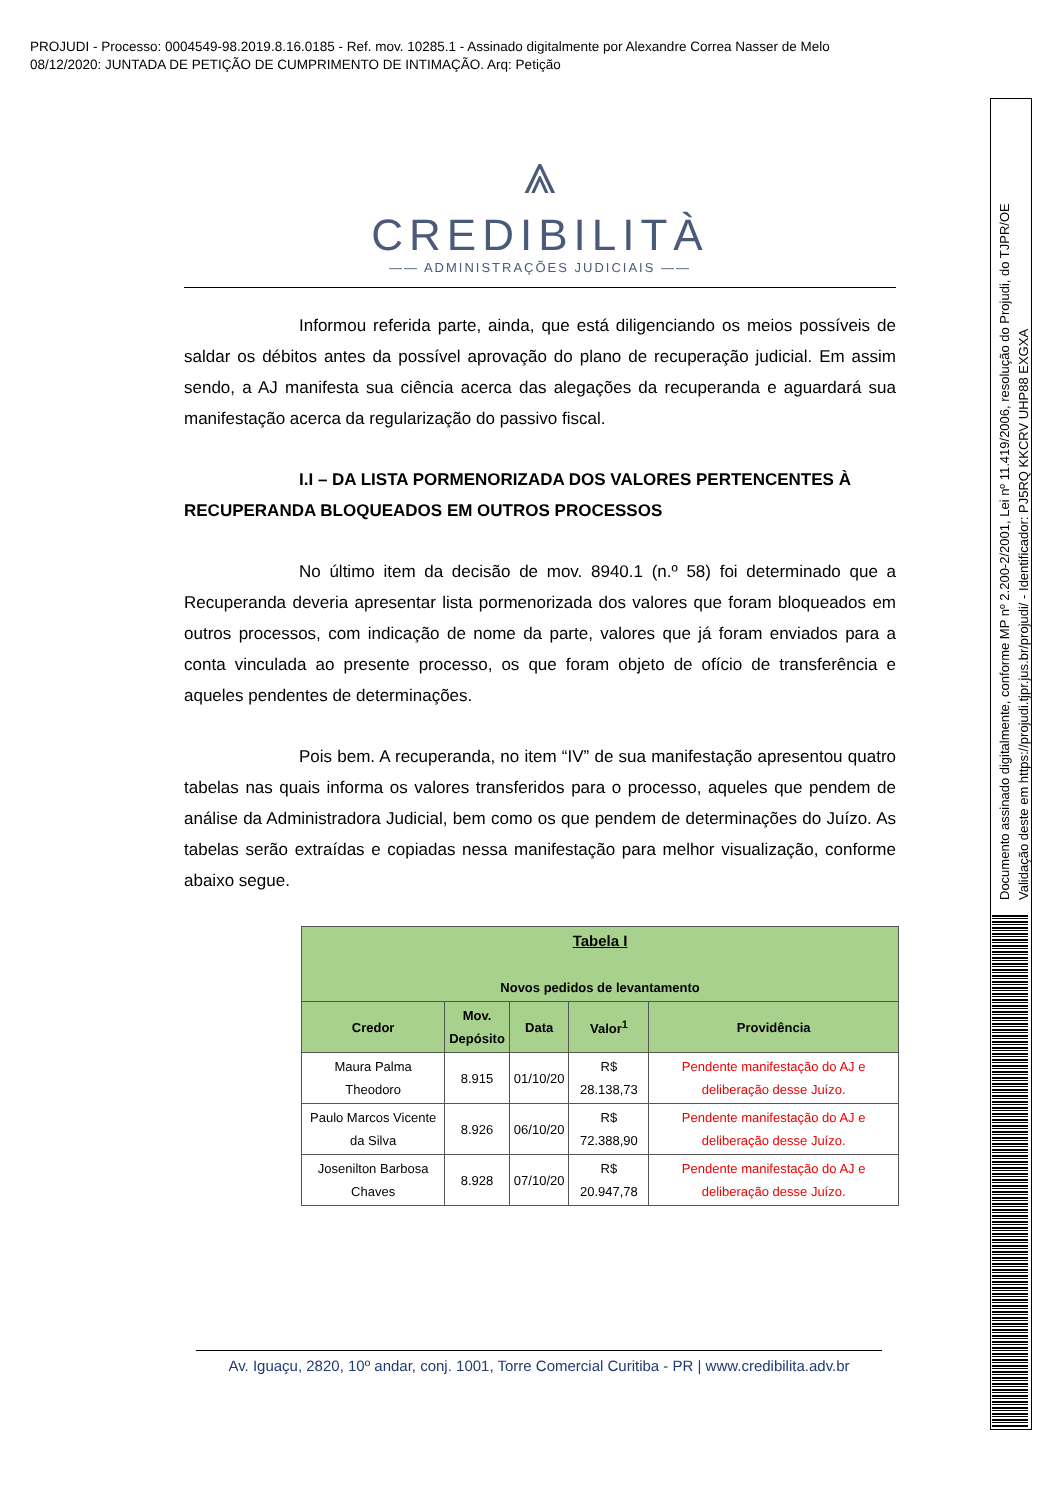PROJUDI - Processo: 0004549-98.2019.8.16.0185 - Ref. mov. 10285.1 - Assinado digitalmente por Alexandre Correa Nasser de Melo
08/12/2020: JUNTADA DE PETIÇÃO DE CUMPRIMENTO DE INTIMAÇÃO. Arq: Petição
Documento assinado digitalmente, conforme MP nº 2.200-2/2001, Lei nº 11.419/2006, resolução do Projudi, do TJPR/OE
Validação deste em https://projudi.tjpr.jus.br/projudi/ - Identificador: PJ5RQ KKCRV UHP88 EXGXA
⩓
CREDIBILITÀ
—— ADMINISTRAÇÕES JUDICIAIS ——
Informou referida parte, ainda, que está diligenciando os meios possíveis de saldar os débitos antes da possível aprovação do plano de recuperação judicial. Em assim sendo, a AJ manifesta sua ciência acerca das alegações da recuperanda e aguardará sua manifestação acerca da regularização do passivo fiscal.
I.I – DA LISTA PORMENORIZADA DOS VALORES PERTENCENTES À RECUPERANDA BLOQUEADOS EM OUTROS PROCESSOS
No último item da decisão de mov. 8940.1 (n.º 58) foi determinado que a Recuperanda deveria apresentar lista pormenorizada dos valores que foram bloqueados em outros processos, com indicação de nome da parte, valores que já foram enviados para a conta vinculada ao presente processo, os que foram objeto de ofício de transferência e aqueles pendentes de determinações.
Pois bem. A recuperanda, no item “IV” de sua manifestação apresentou quatro tabelas nas quais informa os valores transferidos para o processo, aqueles que pendem de análise da Administradora Judicial, bem como os que pendem de determinações do Juízo. As tabelas serão extraídas e copiadas nessa manifestação para melhor visualização, conforme abaixo segue.
| Tabela I Novos pedidos de levantamento | | | | |
| --- | --- | --- | --- | --- |
| Credor | Mov. Depósito | Data | Valor<sup>1</sup> | Providência |
| Maura Palma Theodoro | 8.915 | 01/10/20 | R$ 28.138,73 | Pendente manifestação do AJ e deliberação desse Juízo. |
| Paulo Marcos Vicente da Silva | 8.926 | 06/10/20 | R$ 72.388,90 | Pendente manifestação do AJ e deliberação desse Juízo. |
| Josenilton Barbosa Chaves | 8.928 | 07/10/20 | R$ 20.947,78 | Pendente manifestação do AJ e deliberação desse Juízo. |
Av. Iguaçu, 2820, 10º andar, conj. 1001, Torre Comercial Curitiba - PR | www.credibilita.adv.br